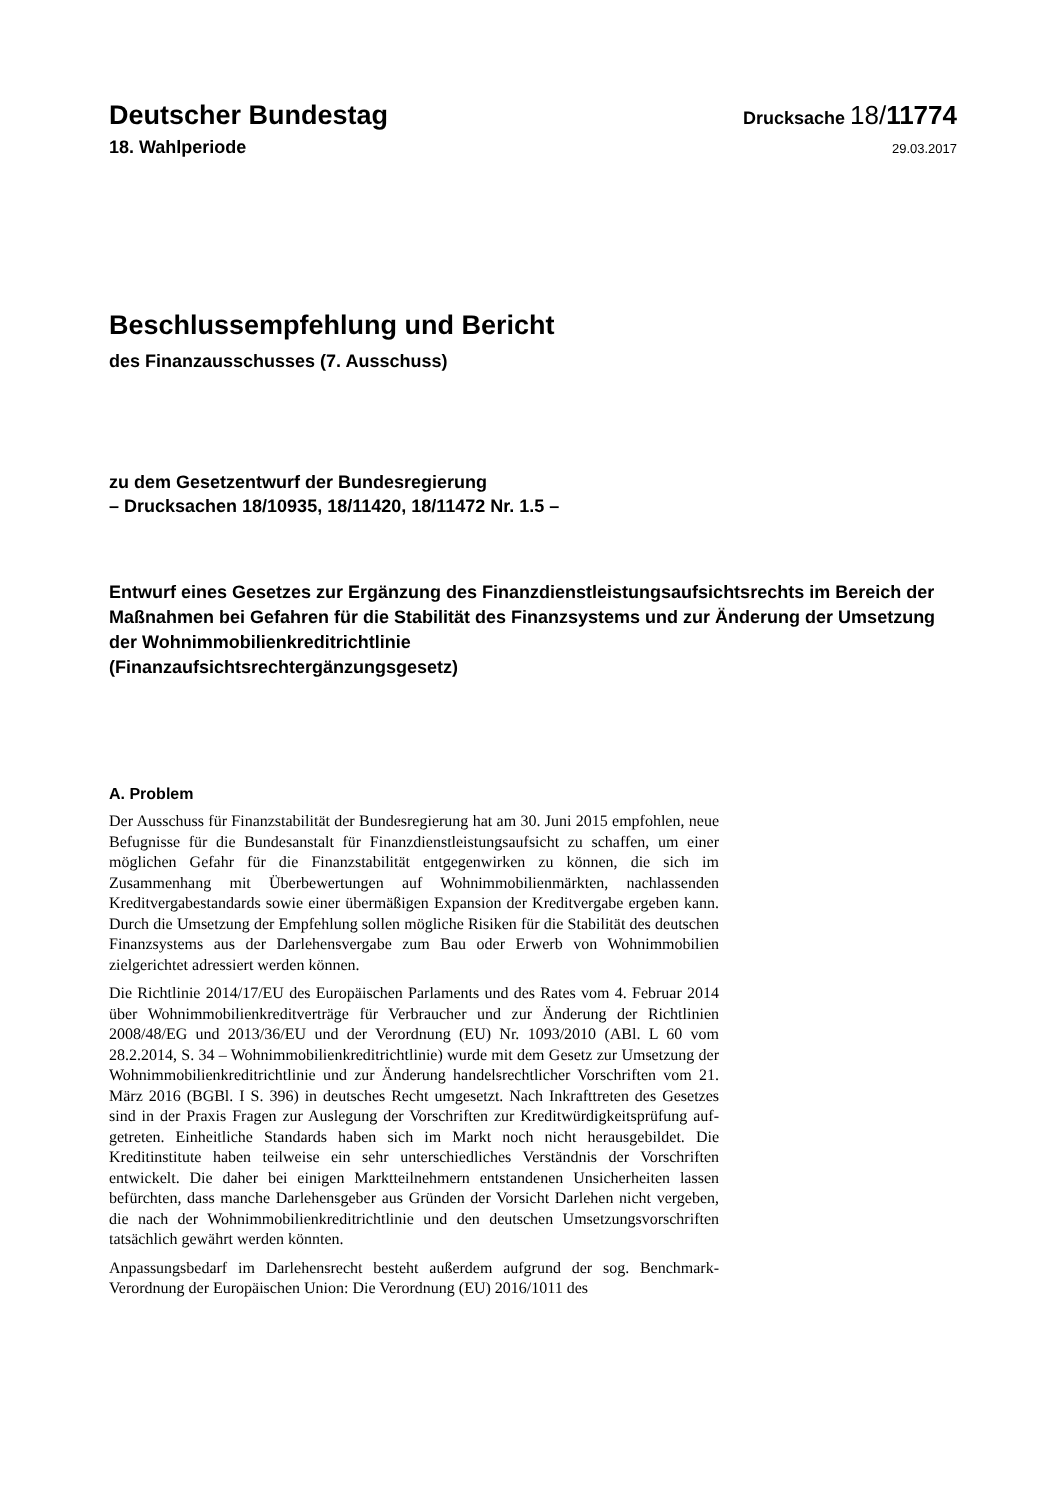Deutscher Bundestag
Drucksache 18/11774
18. Wahlperiode
29.03.2017
Beschlussempfehlung und Bericht
des Finanzausschusses (7. Ausschuss)
zu dem Gesetzentwurf der Bundesregierung
– Drucksachen 18/10935, 18/11420, 18/11472 Nr. 1.5 –
Entwurf eines Gesetzes zur Ergänzung des Finanzdienstleistungsaufsichtsrechts im Bereich der Maßnahmen bei Gefahren für die Stabilität des Finanzsystems und zur Änderung der Umsetzung der Wohnimmobilienkreditrichtlinie
(Finanzaufsichtsrechtergänzungsgesetz)
A. Problem
Der Ausschuss für Finanzstabilität der Bundesregierung hat am 30. Juni 2015 empfohlen, neue Befugnisse für die Bundesanstalt für Finanzdienstleistungsauf­sicht zu schaffen, um einer möglichen Gefahr für die Finanzstabilität entgegen­wirken zu können, die sich im Zusammenhang mit Überbewertungen auf Wohnimmobilienmärkten, nachlassenden Kreditvergabestandards sowie einer übermäßigen Expansion der Kreditvergabe ergeben kann. Durch die Umsetzung der Empfehlung sollen mögliche Risiken für die Stabilität des deutschen Finanz­systems aus der Darlehensvergabe zum Bau oder Erwerb von Wohnimmobilien zielgerichtet adressiert werden können.
Die Richtlinie 2014/17/EU des Europäischen Parlaments und des Rates vom 4. Februar 2014 über Wohnimmobilienkreditverträge für Verbraucher und zur Änderung der Richtlinien 2008/48/EG und 2013/36/EU und der Verordnung (EU) Nr. 1093/2010 (ABl. L 60 vom 28.2.2014, S. 34 – Wohnimmobilienkreditrichtli­nie) wurde mit dem Gesetz zur Umsetzung der Wohnimmobilienkreditrichtlinie und zur Änderung handelsrechtlicher Vorschriften vom 21. März 2016 (BGBl. I S. 396) in deutsches Recht umgesetzt. Nach Inkrafttreten des Gesetzes sind in der Praxis Fragen zur Auslegung der Vorschriften zur Kreditwürdigkeitsprüfung auf­getreten. Einheitliche Standards haben sich im Markt noch nicht herausgebildet. Die Kreditinstitute haben teilweise ein sehr unterschiedliches Verständnis der Vorschriften entwickelt. Die daher bei einigen Marktteilnehmern entstandenen Unsicherheiten lassen befürchten, dass manche Darlehensgeber aus Gründen der Vorsicht Darlehen nicht vergeben, die nach der Wohnimmobilienkreditrichtlinie und den deutschen Umsetzungsvorschriften tatsächlich gewährt werden könnten.
Anpassungsbedarf im Darlehensrecht besteht außerdem aufgrund der sog. Bench­mark-Verordnung der Europäischen Union: Die Verordnung (EU) 2016/1011 des